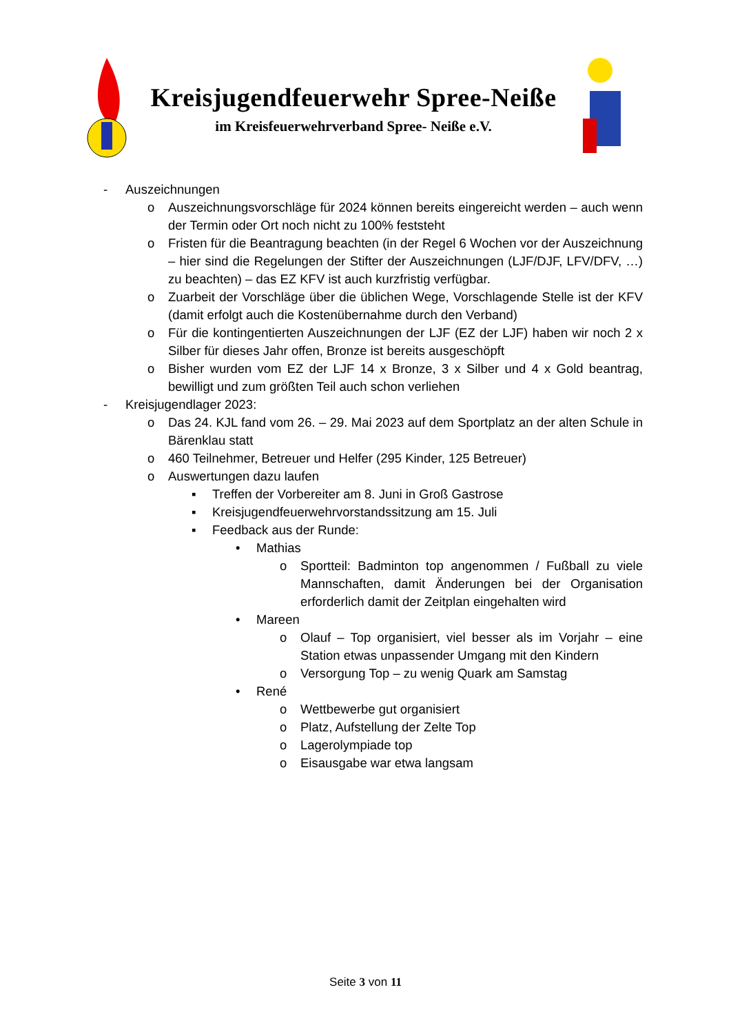Kreisjugendfeuerwehr Spree-Neiße
im Kreisfeuerwehrverband Spree- Neiße e.V.
- Auszeichnungen
o Auszeichnungsvorschläge für 2024 können bereits eingereicht werden – auch wenn der Termin oder Ort noch nicht zu 100% feststeht
o Fristen für die Beantragung beachten (in der Regel 6 Wochen vor der Auszeichnung – hier sind die Regelungen der Stifter der Auszeichnungen (LJF/DJF, LFV/DFV, …) zu beachten) – das EZ KFV ist auch kurzfristig verfügbar.
o Zuarbeit der Vorschläge über die üblichen Wege, Vorschlagende Stelle ist der KFV (damit erfolgt auch die Kostenübernahme durch den Verband)
o Für die kontingentierten Auszeichnungen der LJF (EZ der LJF) haben wir noch 2 x Silber für dieses Jahr offen, Bronze ist bereits ausgeschöpft
o Bisher wurden vom EZ der LJF 14 x Bronze, 3 x Silber und 4 x Gold beantrag, bewilligt und zum größten Teil auch schon verliehen
- Kreisjugendlager 2023:
o Das 24. KJL fand vom 26. – 29. Mai 2023 auf dem Sportplatz an der alten Schule in Bärenklau statt
o 460 Teilnehmer, Betreuer und Helfer (295 Kinder, 125 Betreuer)
o Auswertungen dazu laufen
▪ Treffen der Vorbereiter am 8. Juni in Groß Gastrose
▪ Kreisjugendfeuerwehrvorstandssitzung am 15. Juli
▪ Feedback aus der Runde:
• Mathias
o Sportteil: Badminton top angenommen / Fußball zu viele Mannschaften, damit Änderungen bei der Organisation erforderlich damit der Zeitplan eingehalten wird
• Mareen
o Olauf – Top organisiert, viel besser als im Vorjahr – eine Station etwas unpassender Umgang mit den Kindern
o Versorgung Top – zu wenig Quark am Samstag
• René
o Wettbewerbe gut organisiert
o Platz, Aufstellung der Zelte Top
o Lagerolympiade top
o Eisausgabe war etwa langsam
Seite 3 von 11